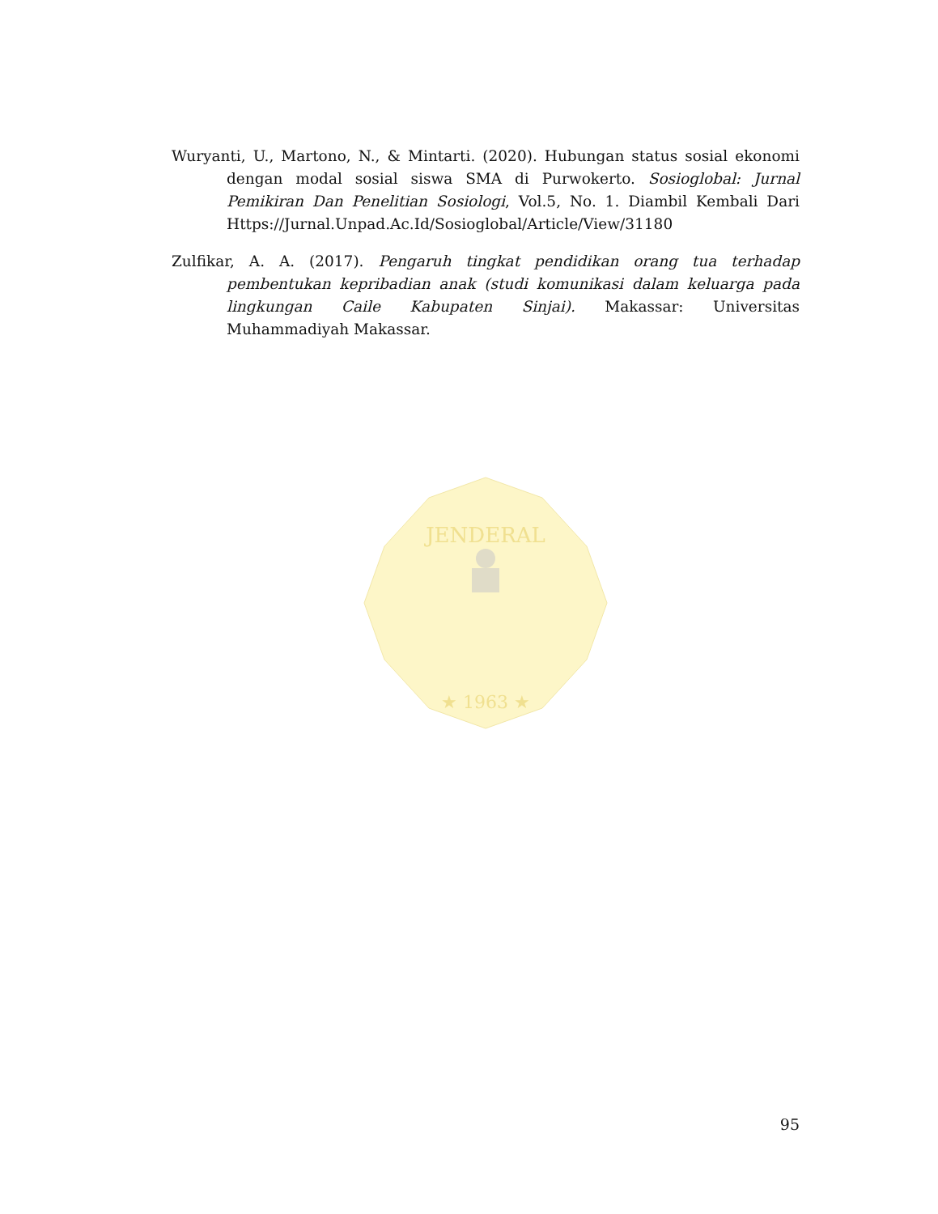JENDERAL
★ 1963 ★
Wuryanti, U., Martono, N., & Mintarti. (2020). Hubungan status sosial ekonomi dengan modal sosial siswa SMA di Purwokerto. Sosioglobal: Jurnal Pemikiran Dan Penelitian Sosiologi, Vol.5, No. 1. Diambil Kembali Dari Https://Jurnal.Unpad.Ac.Id/Sosioglobal/Article/View/31180
Zulfikar, A. A. (2017). Pengaruh tingkat pendidikan orang tua terhadap pembentukan kepribadian anak (studi komunikasi dalam keluarga pada lingkungan Caile Kabupaten Sinjai). Makassar: Universitas Muhammadiyah Makassar.
95